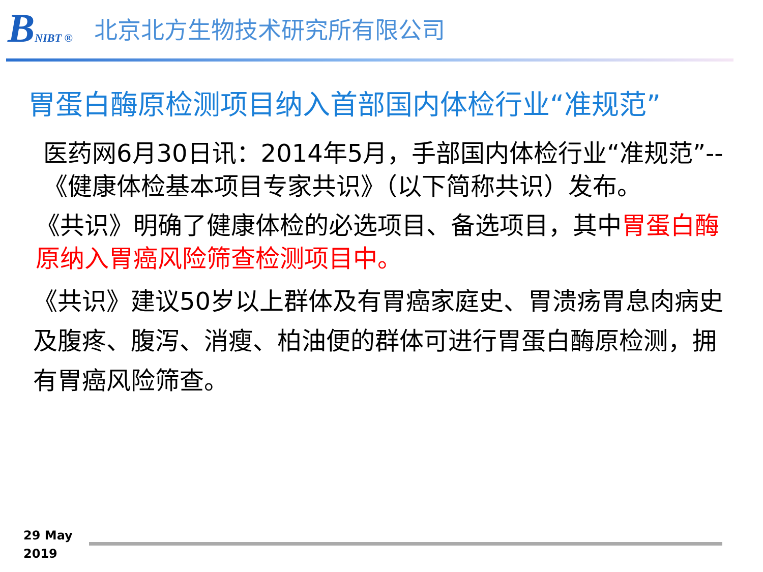BNIBT ®
北京北方生物技术研究所有限公司
胃蛋白酶原检测项目纳入首部国内体检行业“准规范”
医药网6月30日讯：2014年5月，手部国内体检行业“准规范”--《健康体检基本项目专家共识》（以下简称共识）发布。
《共识》明确了健康体检的必选项目、备选项目，其中胃蛋白酶原纳入胃癌风险筛查检测项目中。
《共识》建议50岁以上群体及有胃癌家庭史、胃溃疡胃息肉病史及腹疼、腹泻、消瘦、柏油便的群体可进行胃蛋白酶原检测，拥有胃癌风险筛查。
29 May
2019